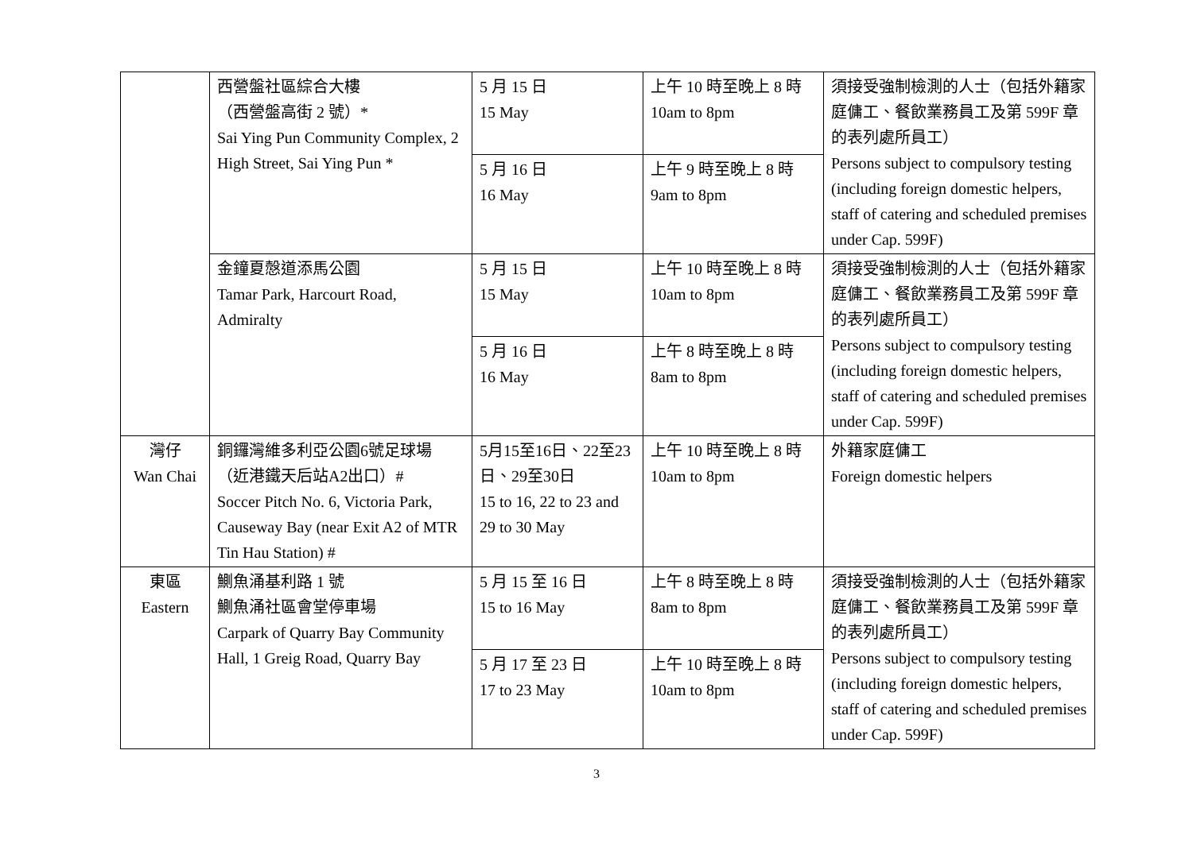| | 西營盤社區綜合大樓 （西營盤高街 2 號）* Sai Ying Pun Community Complex, 2 High Street, Sai Ying Pun * | 5 月 15 日 15 May | 上午 10 時至晚上 8 時 10am to 8pm | 須接受強制檢測的人士（包括外籍家庭傭工、餐飲業務員工及第 599F 章的表列處所員工） Persons subject to compulsory testing (including foreign domestic helpers, staff of catering and scheduled premises under Cap. 599F) |
| | | 5 月 16 日 16 May | 上午 9 時至晚上 8 時 9am to 8pm | |
| | 金鐘夏慤道添馬公園 Tamar Park, Harcourt Road, Admiralty | 5 月 15 日 15 May | 上午 10 時至晚上 8 時 10am to 8pm | 須接受強制檢測的人士（包括外籍家庭傭工、餐飲業務員工及第 599F 章的表列處所員工） Persons subject to compulsory testing (including foreign domestic helpers, staff of catering and scheduled premises under Cap. 599F) |
| | | 5 月 16 日 16 May | 上午 8 時至晚上 8 時 8am to 8pm | |
| 灣仔 Wan Chai | 銅鑼灣維多利亞公園6號足球場 （近港鐵天后站A2出口）# Soccer Pitch No. 6, Victoria Park, Causeway Bay (near Exit A2 of MTR Tin Hau Station) # | 5月15至16日、22至23日、29至30日 15 to 16, 22 to 23 and 29 to 30 May | 上午 10 時至晚上 8 時 10am to 8pm | 外籍家庭傭工 Foreign domestic helpers |
| 東區 Eastern | 鰂魚涌基利路 1 號 鰂魚涌社區會堂停車場 Carpark of Quarry Bay Community Hall, 1 Greig Road, Quarry Bay | 5 月 15 至 16 日 15 to 16 May | 上午 8 時至晚上 8 時 8am to 8pm | 須接受強制檢測的人士（包括外籍家庭傭工、餐飲業務員工及第 599F 章的表列處所員工） Persons subject to compulsory testing (including foreign domestic helpers, staff of catering and scheduled premises under Cap. 599F) |
| | | 5 月 17 至 23 日 17 to 23 May | 上午 10 時至晚上 8 時 10am to 8pm | |
3